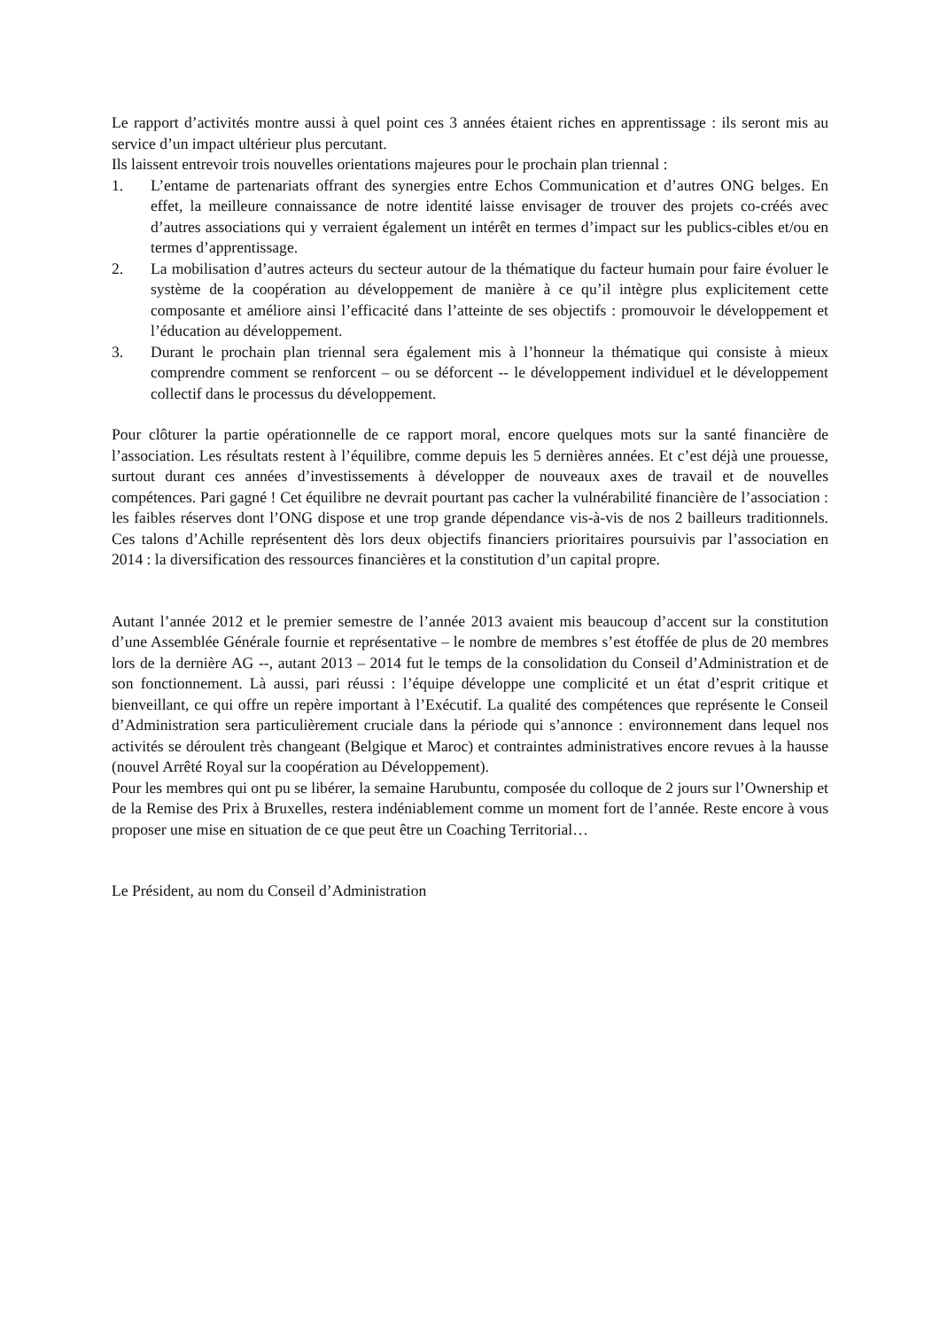Le rapport d’activités montre aussi à quel point ces 3 années étaient riches en apprentissage : ils seront mis au service d’un impact ultérieur plus percutant.
Ils laissent entrevoir trois nouvelles orientations majeures pour le prochain plan triennal :
1. L’entame de partenariats offrant des synergies entre Echos Communication et d’autres ONG belges. En effet, la meilleure connaissance de notre identité laisse envisager de trouver des projets co-créés avec d’autres associations qui y verraient également un intérêt en termes d’impact sur les publics-cibles et/ou en termes d’apprentissage.
2. La mobilisation d’autres acteurs du secteur autour de la thématique du facteur humain pour faire évoluer le système de la coopération au développement de manière à ce qu’il intègre plus explicitement cette composante et améliore ainsi l’efficacité dans l’atteinte de ses objectifs : promouvoir le développement et l’éducation au développement.
3. Durant le prochain plan triennal sera également mis à l’honneur la thématique qui consiste à mieux comprendre comment se renforcent – ou se déforcent -- le développement individuel et le développement collectif dans le processus du développement.
Pour clôturer la partie opérationnelle de ce rapport moral, encore quelques mots sur la santé financière de l’association. Les résultats restent à l’équilibre, comme depuis les 5 dernières années. Et c’est déjà une prouesse, surtout durant ces années d’investissements à développer de nouveaux axes de travail et de nouvelles compétences. Pari gagné ! Cet équilibre ne devrait pourtant pas cacher la vulnérabilité financière de l’association : les faibles réserves dont l’ONG dispose et une trop grande dépendance vis-à-vis de nos 2 bailleurs traditionnels. Ces talons d’Achille représentent dès lors deux objectifs financiers prioritaires poursuivis par l’association en 2014 : la diversification des ressources financières et la constitution d’un capital propre.
Autant l’année 2012 et le premier semestre de l’année 2013 avaient mis beaucoup d’accent sur la constitution d’une Assemblée Générale fournie et représentative – le nombre de membres s’est étoffée de plus de 20 membres lors de la dernière AG --, autant 2013 – 2014 fut le temps de la consolidation du Conseil d’Administration et de son fonctionnement. Là aussi, pari réussi : l’équipe développe une complicité et un état d’esprit critique et bienveillant, ce qui offre un repère important à l’Exécutif. La qualité des compétences que représente le Conseil d’Administration sera particulièrement cruciale dans la période qui s’annonce : environnement dans lequel nos activités se déroulent très changeant (Belgique et Maroc) et contraintes administratives encore revues à la hausse (nouvel Arrêté Royal sur la coopération au Développement).
Pour les membres qui ont pu se libérer, la semaine Harubuntu, composée du colloque de 2 jours sur l’Ownership et de la Remise des Prix à Bruxelles, restera indéniablement comme un moment fort de l’année. Reste encore à vous proposer une mise en situation de ce que peut être un Coaching Territorial…
Le Président, au nom du Conseil d’Administration